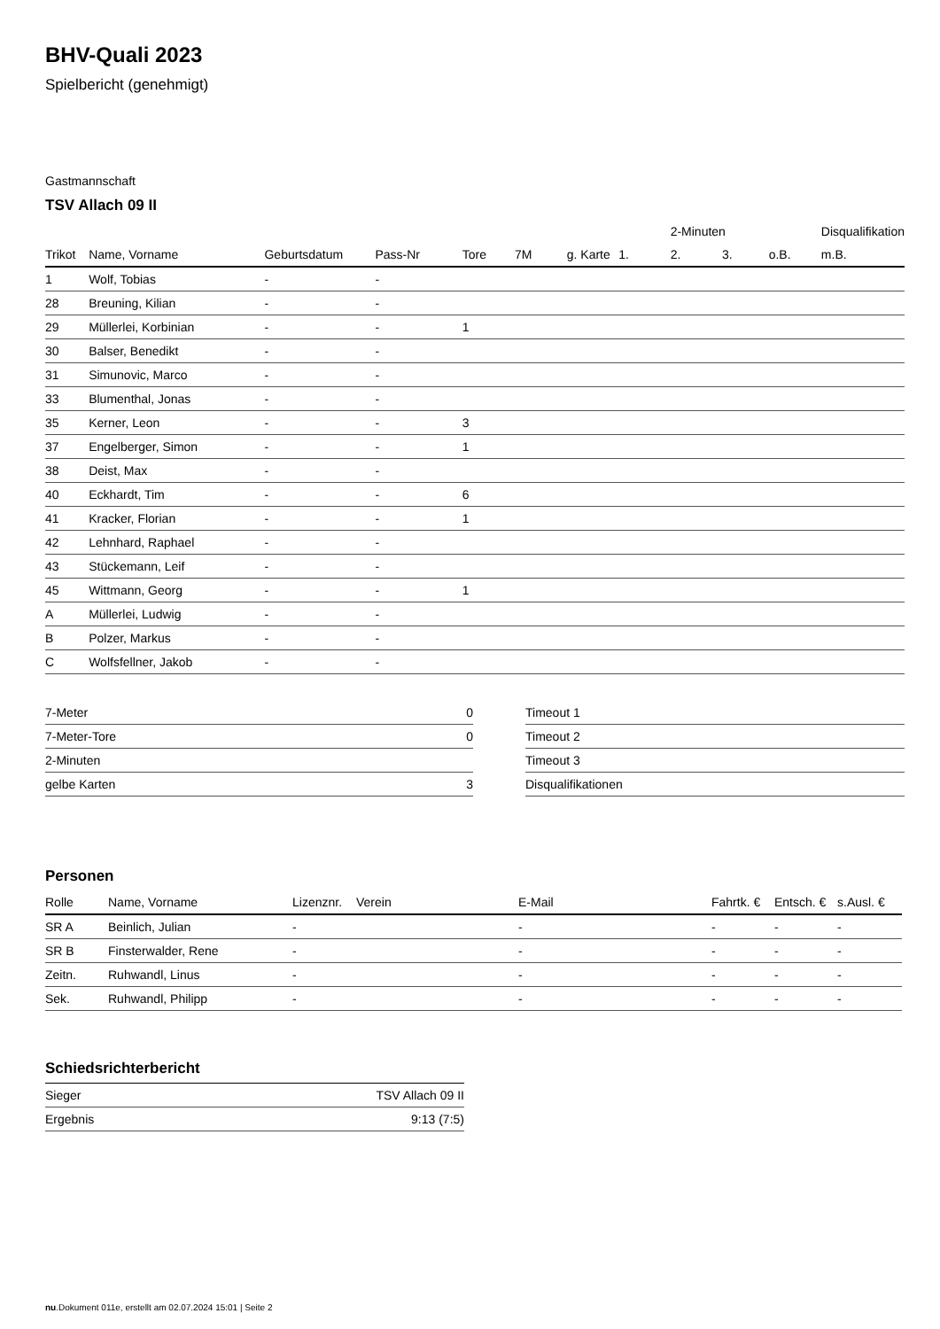BHV-Quali 2023
Spielbericht (genehmigt)
Gastmannschaft
TSV Allach 09 II
| | | | | | | | | 2-Minuten | | | Disqualifikation |
| --- | --- | --- | --- | --- | --- | --- | --- | --- | --- | --- | --- |
| Trikot | Name, Vorname | Geburtsdatum | Pass-Nr | Tore | 7M | g. Karte | 1. | 2. | 3. | o.B. | m.B. |
| 1 | Wolf, Tobias | - | - | | | | | | | | |
| 28 | Breuning, Kilian | - | - | | | | | | | | |
| 29 | Müllerlei, Korbinian | - | - | 1 | | | | | | | |
| 30 | Balser, Benedikt | - | - | | | | | | | | |
| 31 | Simunovic, Marco | - | - | | | | | | | | |
| 33 | Blumenthal, Jonas | - | - | | | | | | | | |
| 35 | Kerner, Leon | - | - | 3 | | | | | | | |
| 37 | Engelberger, Simon | - | - | 1 | | | | | | | |
| 38 | Deist, Max | - | - | | | | | | | | |
| 40 | Eckhardt, Tim | - | - | 6 | | | | | | | |
| 41 | Kracker, Florian | - | - | 1 | | | | | | | |
| 42 | Lehnhard, Raphael | - | - | | | | | | | | |
| 43 | Stückemann, Leif | - | - | | | | | | | | |
| 45 | Wittmann, Georg | - | - | 1 | | | | | | | |
| A | Müllerlei, Ludwig | - | - | | | | | | | | |
| B | Polzer, Markus | - | - | | | | | | | | |
| C | Wolfsfellner, Jakob | - | - | | | | | | | | |
| 7-Meter | 0 |
| 7-Meter-Tore | 0 |
| 2-Minuten | |
| gelbe Karten | 3 |
| Timeout 1 |
| Timeout 2 |
| Timeout 3 |
| Disqualifikationen |
Personen
| Rolle | Name, Vorname | Lizenznr. | Verein | E-Mail | Fahrtk. € | Entsch. € | s.Ausl. € |
| --- | --- | --- | --- | --- | --- | --- | --- |
| SR A | Beinlich, Julian | - | | - | - | - | - |
| SR B | Finsterwalder, Rene | - | | - | - | - | - |
| Zeitn. | Ruhwandl, Linus | - | | - | - | - | - |
| Sek. | Ruhwandl, Philipp | - | | - | - | - | - |
Schiedsrichterbericht
| Sieger | TSV Allach 09 II |
| Ergebnis | 9:13 (7:5) |
nu.Dokument 011e, erstellt am 02.07.2024 15:01 | Seite 2